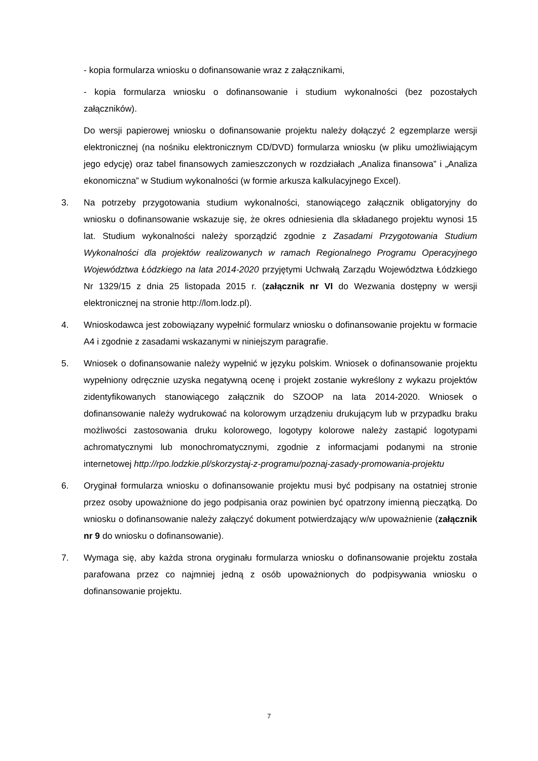- kopia formularza wniosku o dofinansowanie wraz z załącznikami,
- kopia formularza wniosku o dofinansowanie i studium wykonalności (bez pozostałych załączników).
Do wersji papierowej wniosku o dofinansowanie projektu należy dołączyć 2 egzemplarze wersji elektronicznej (na nośniku elektronicznym CD/DVD) formularza wniosku (w pliku umożliwiającym jego edycję) oraz tabel finansowych zamieszczonych w rozdziałach „Analiza finansowa” i „Analiza ekonomiczna” w Studium wykonalności (w formie arkusza kalkulacyjnego Excel).
3. Na potrzeby przygotowania studium wykonalności, stanowiącego załącznik obligatoryjny do wniosku o dofinansowanie wskazuje się, że okres odniesienia dla składanego projektu wynosi 15 lat. Studium wykonalności należy sporządzić zgodnie z Zasadami Przygotowania Studium Wykonalności dla projektów realizowanych w ramach Regionalnego Programu Operacyjnego Województwa Łódzkiego na lata 2014-2020 przyjętymi Uchwałą Zarządu Województwa Łódzkiego Nr 1329/15 z dnia 25 listopada 2015 r. (załącznik nr VI do Wezwania dostępny w wersji elektronicznej na stronie http://lom.lodz.pl).
4. Wnioskodawca jest zobowiązany wypełnić formularz wniosku o dofinansowanie projektu w formacie A4 i zgodnie z zasadami wskazanymi w niniejszym paragrafie.
5. Wniosek o dofinansowanie należy wypełnić w języku polskim. Wniosek o dofinansowanie projektu wypełniony odręcznie uzyska negatywną ocenę i projekt zostanie wykreślony z wykazu projektów zidentyfikowanych stanowiącego załącznik do SZOOP na lata 2014-2020. Wniosek o dofinansowanie należy wydrukować na kolorowym urządzeniu drukującym lub w przypadku braku możliwości zastosowania druku kolorowego, logotypy kolorowe należy zastąpić logotypami achromatycznymi lub monochromatycznymi, zgodnie z informacjami podanymi na stronie internetowej http://rpo.lodzkie.pl/skorzystaj-z-programu/poznaj-zasady-promowania-projektu
6. Oryginał formularza wniosku o dofinansowanie projektu musi być podpisany na ostatniej stronie przez osoby upoważnione do jego podpisania oraz powinien być opatrzony imienną pieczątką. Do wniosku o dofinansowanie należy załączyć dokument potwierdzający w/w upoważnienie (załącznik nr 9 do wniosku o dofinansowanie).
7. Wymaga się, aby każda strona oryginału formularza wniosku o dofinansowanie projektu została parafowana przez co najmniej jedną z osób upoważnionych do podpisywania wniosku o dofinansowanie projektu.
7